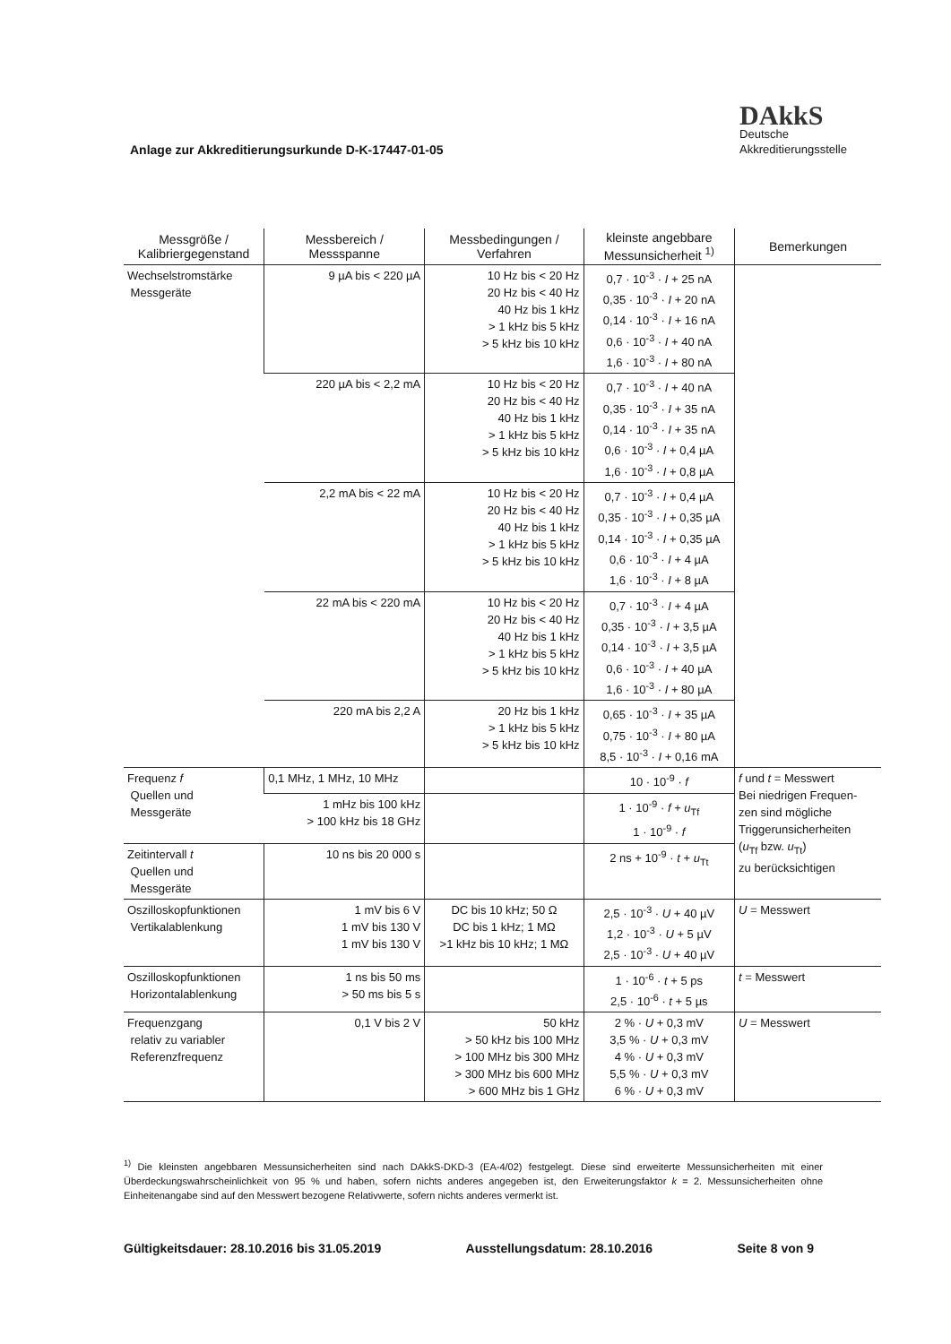Anlage zur Akkreditierungsurkunde D-K-17447-01-05
DAkkS
Deutsche
Akkreditierungsstelle
| Messgröße / Kalibriergegenstand | Messbereich / Messspanne | Messbedingungen / Verfahren | kleinste angebbare Messunsicherheit <sup>1)</sup> | Bemerkungen |
| --- | --- | --- | --- | --- |
| Wechselstromstärke Messgeräte | 9 µA bis < 220 µA | 10 Hz bis < 20 Hz 20 Hz bis < 40 Hz 40 Hz bis 1 kHz > 1 kHz bis 5 kHz > 5 kHz bis 10 kHz | 0,7 · 10<sup>-3</sup> · I + 25 nA 0,35 · 10<sup>-3</sup> · I + 20 nA 0,14 · 10<sup>-3</sup> · I + 16 nA 0,6 · 10<sup>-3</sup> · I + 40 nA 1,6 · 10<sup>-3</sup> · I + 80 nA | |
| | 220 µA bis < 2,2 mA | 10 Hz bis < 20 Hz 20 Hz bis < 40 Hz 40 Hz bis 1 kHz > 1 kHz bis 5 kHz > 5 kHz bis 10 kHz | 0,7 · 10<sup>-3</sup> · I + 40 nA 0,35 · 10<sup>-3</sup> · I + 35 nA 0,14 · 10<sup>-3</sup> · I + 35 nA 0,6 · 10<sup>-3</sup> · I + 0,4 µA 1,6 · 10<sup>-3</sup> · I + 0,8 µA | |
| | 2,2 mA bis < 22 mA | 10 Hz bis < 20 Hz 20 Hz bis < 40 Hz 40 Hz bis 1 kHz > 1 kHz bis 5 kHz > 5 kHz bis 10 kHz | 0,7 · 10<sup>-3</sup> · I + 0,4 µA 0,35 · 10<sup>-3</sup> · I + 0,35 µA 0,14 · 10<sup>-3</sup> · I + 0,35 µA 0,6 · 10<sup>-3</sup> · I + 4 µA 1,6 · 10<sup>-3</sup> · I + 8 µA | |
| | 22 mA bis < 220 mA | 10 Hz bis < 20 Hz 20 Hz bis < 40 Hz 40 Hz bis 1 kHz > 1 kHz bis 5 kHz > 5 kHz bis 10 kHz | 0,7 · 10<sup>-3</sup> · I + 4 µA 0,35 · 10<sup>-3</sup> · I + 3,5 µA 0,14 · 10<sup>-3</sup> · I + 3,5 µA 0,6 · 10<sup>-3</sup> · I + 40 µA 1,6 · 10<sup>-3</sup> · I + 80 µA | |
| | 220 mA bis 2,2 A | 20 Hz bis 1 kHz > 1 kHz bis 5 kHz > 5 kHz bis 10 kHz | 0,65 · 10<sup>-3</sup> · I + 35 µA 0,75 · 10<sup>-3</sup> · I + 80 µA 8,5 · 10<sup>-3</sup> · I + 0,16 mA | |
| Frequenz f Quellen und Messgeräte | 0,1 MHz, 1 MHz, 10 MHz | | 10 · 10<sup>-9</sup> · f | f und t = Messwert Bei niedrigen Frequen- zen sind mögliche Triggerunsicherheiten ( u<sub>Tf</sub> bzw. u<sub>Tt</sub>) zu berücksichtigen |
| | 1 mHz bis 100 kHz > 100 kHz bis 18 GHz | | 1 · 10<sup>-9</sup> · f + u<sub>Tf</sub> 1 · 10<sup>-9</sup> · f | |
| Zeitintervall t Quellen und Messgeräte | 10 ns bis 20 000 s | | 2 ns + 10<sup>-9</sup> · t + u<sub>Tt</sub> | |
| Oszilloskopfunktionen Vertikalablenkung | 1 mV bis 6 V 1 mV bis 130 V 1 mV bis 130 V | DC bis 10 kHz; 50 Ω DC bis 1 kHz; 1 MΩ >1 kHz bis 10 kHz; 1 MΩ | 2,5 · 10<sup>-3</sup> · U + 40 µV 1,2 · 10<sup>-3</sup> · U + 5 µV 2,5 · 10<sup>-3</sup> · U + 40 µV | U = Messwert |
| Oszilloskopfunktionen Horizontalablenkung | 1 ns bis 50 ms > 50 ms bis 5 s | | 1 · 10<sup>-6</sup> · t + 5 ps 2,5 · 10<sup>-6</sup> · t + 5 µs | t = Messwert |
| Frequenzgang relativ zu variabler Referenzfrequenz | 0,1 V bis 2 V | 50 kHz > 50 kHz bis 100 MHz > 100 MHz bis 300 MHz > 300 MHz bis 600 MHz > 600 MHz bis 1 GHz | 2 % · U + 0,3 mV 3,5 % · U + 0,3 mV 4 % · U + 0,3 mV 5,5 % · U + 0,3 mV 6 % · U + 0,3 mV | U = Messwert |
<sup>1)</sup> Die kleinsten angebbaren Messunsicherheiten sind nach DAkkS-DKD-3 (EA-4/02) festgelegt. Diese sind erweiterte Messunsicherheiten mit einer Überdeckungswahrscheinlichkeit von 95 % und haben, sofern nichts anderes angegeben ist, den Erweiterungsfaktor k = 2. Messunsicherheiten ohne Einheitenangabe sind auf den Messwert bezogene Relativwerte, sofern nichts anderes vermerkt ist.
Gültigkeitsdauer: 28.10.2016 bis 31.05.2019 Ausstellungsdatum: 28.10.2016 Seite 8 von 9